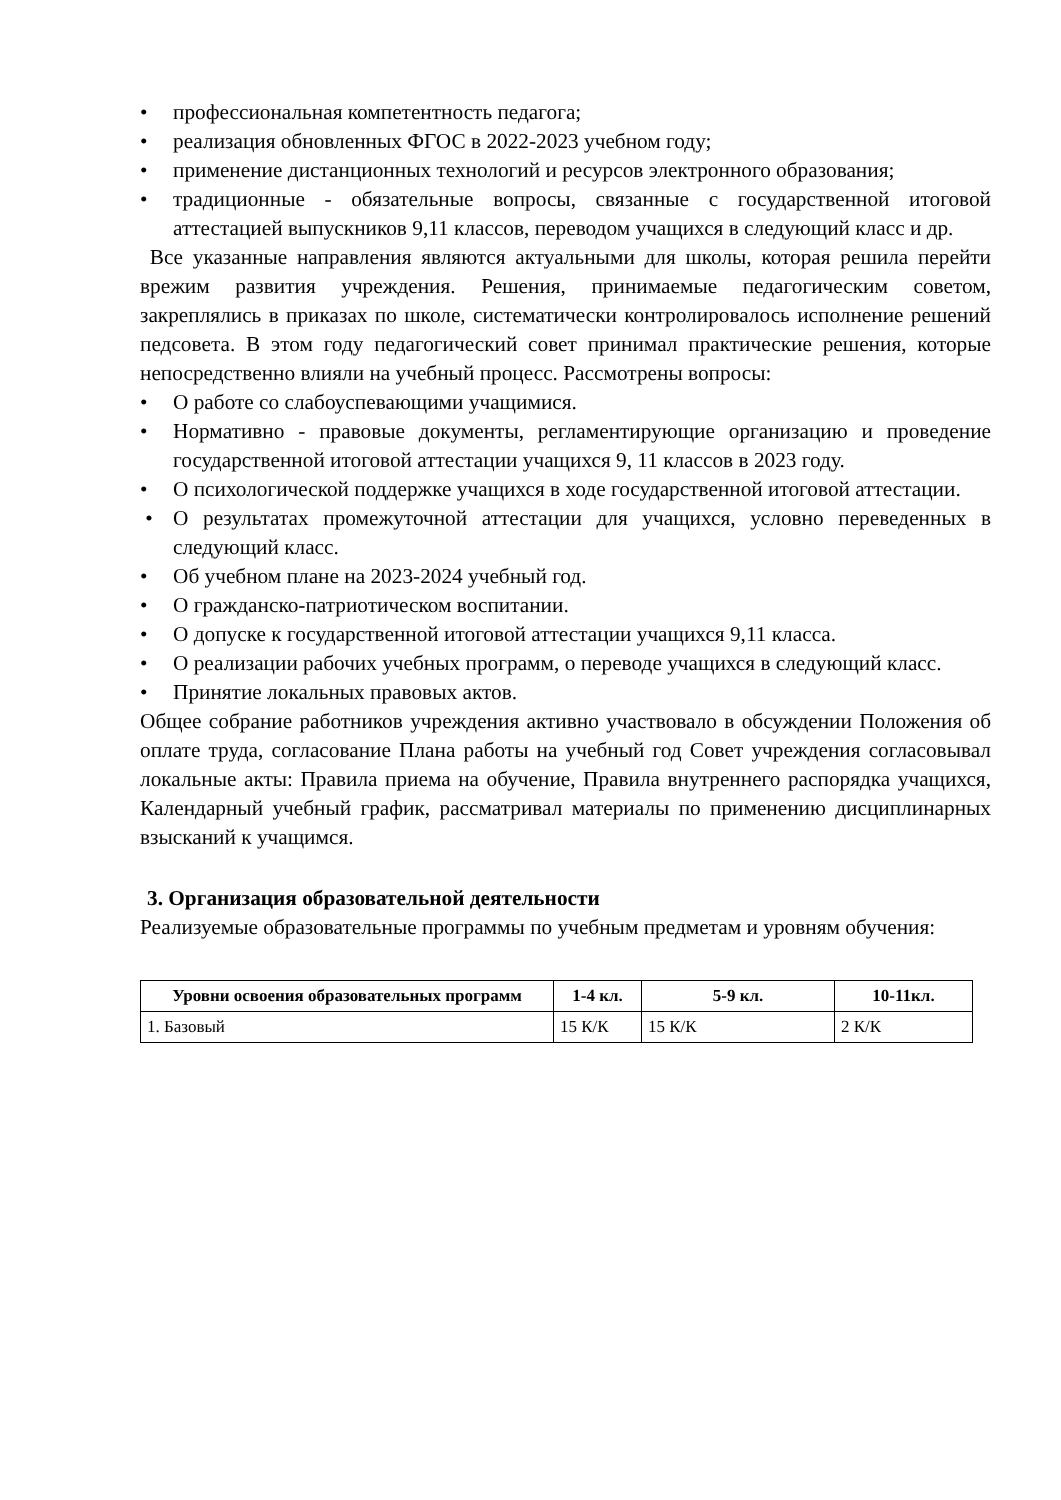• профессиональная компетентность педагога;
• реализация обновленных ФГОС в 2022-2023 учебном году;
• применение дистанционных технологий и ресурсов электронного образования;
• традиционные - обязательные вопросы, связанные с государственной итоговой аттестацией выпускников 9,11 классов, переводом учащихся в следующий класс и др.
Все указанные направления являются актуальными для школы, которая решила перейти врежим развития учреждения. Решения, принимаемые педагогическим советом, закреплялись в приказах по школе, систематически контролировалось исполнение решений педсовета. В этом году педагогический совет принимал практические решения, которые непосредственно влияли на учебный процесс. Рассмотрены вопросы:
• О работе со слабоуспевающими учащимися.
• Нормативно - правовые документы, регламентирующие организацию и проведение государственной итоговой аттестации учащихся 9, 11 классов в 2023 году.
• О психологической поддержке учащихся в ходе государственной итоговой аттестации.
• О результатах промежуточной аттестации для учащихся, условно переведенных в следующий класс.
• Об учебном плане на 2023-2024 учебный год.
• О гражданско-патриотическом воспитании.
• О допуске к государственной итоговой аттестации учащихся 9,11 класса.
• О реализации рабочих учебных программ, о переводе учащихся в следующий класс.
• Принятие локальных правовых актов.
Общее собрание работников учреждения активно участвовало в обсуждении Положения об оплате труда, согласование Плана работы на учебный год Совет учреждения согласовывал локальные акты: Правила приема на обучение, Правила внутреннего распорядка учащихся, Календарный учебный график, рассматривал материалы по применению дисциплинарных взысканий к учащимся.
3. Организация образовательной деятельности
Реализуемые образовательные программы по учебным предметам и уровням обучения:
| Уровни освоения образовательных программ | 1-4 кл. | 5-9 кл. | 10-11кл. |
| --- | --- | --- | --- |
| 1. Базовый | 15 К/К | 15 К/К | 2 К/К |